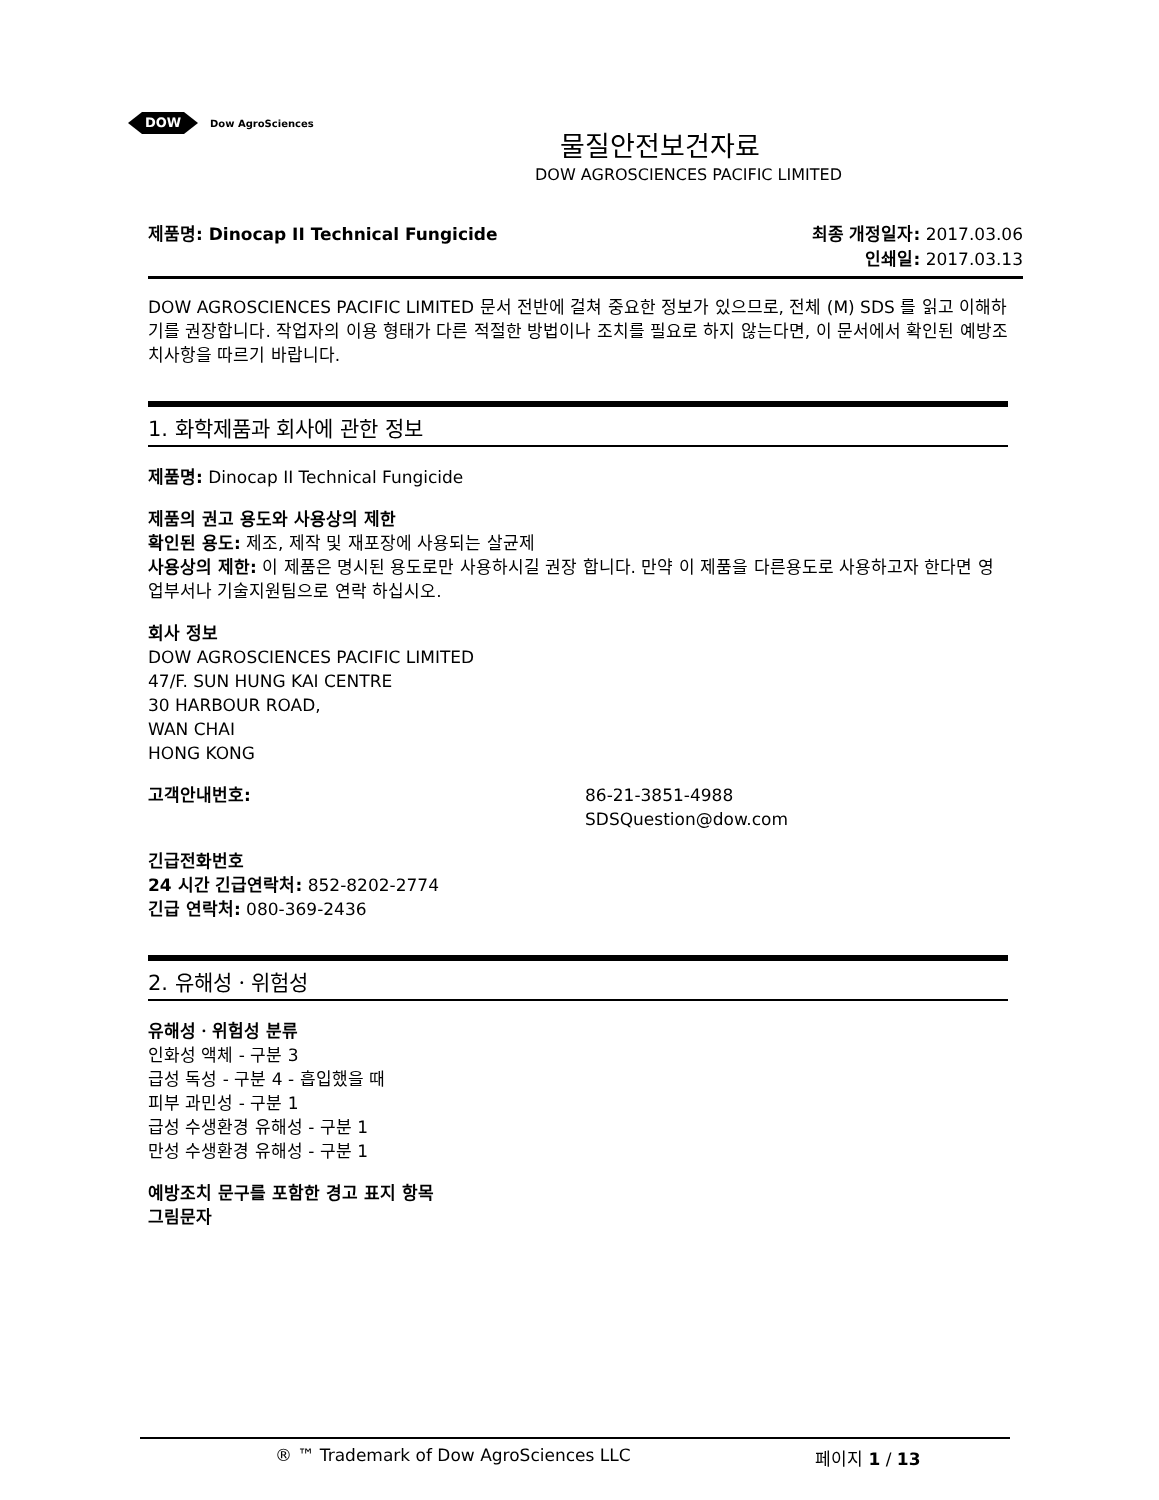DOW
Dow AgroSciences
물질안전보건자료
DOW AGROSCIENCES PACIFIC LIMITED
제품명: Dinocap II Technical Fungicide 최종 개정일자: 2017.03.06
인쇄일: 2017.03.13
DOW AGROSCIENCES PACIFIC LIMITED 문서 전반에 걸쳐 중요한 정보가 있으므로, 전체 (M) SDS 를 읽고 이해하기를 권장합니다. 작업자의 이용 형태가 다른 적절한 방법이나 조치를 필요로 하지 않는다면, 이 문서에서 확인된 예방조치사항을 따르기 바랍니다.
1. 화학제품과 회사에 관한 정보
제품명: Dinocap II Technical Fungicide
제품의 권고 용도와 사용상의 제한
확인된 용도: 제조, 제작 및 재포장에 사용되는 살균제
사용상의 제한: 이 제품은 명시된 용도로만 사용하시길 권장 합니다. 만약 이 제품을 다른용도로 사용하고자 한다면 영업부서나 기술지원팀으로 연락 하십시오.
회사 정보
DOW AGROSCIENCES PACIFIC LIMITED
47/F. SUN HUNG KAI CENTRE
30 HARBOUR ROAD,
WAN CHAI
HONG KONG
고객안내번호: 86-21-3851-4988
SDSQuestion@dow.com
긴급전화번호
24 시간 긴급연락처: 852-8202-2774
긴급 연락처: 080-369-2436
2. 유해성ㆍ위험성
유해성ㆍ위험성 분류
인화성 액체 - 구분 3
급성 독성 - 구분 4 - 흡입했을 때
피부 과민성 - 구분 1
급성 수생환경 유해성 - 구분 1
만성 수생환경 유해성 - 구분 1
예방조치 문구를 포함한 경고 표지 항목
그림문자
® ™ Trademark of Dow AgroSciences LLC 페이지 1 / 13